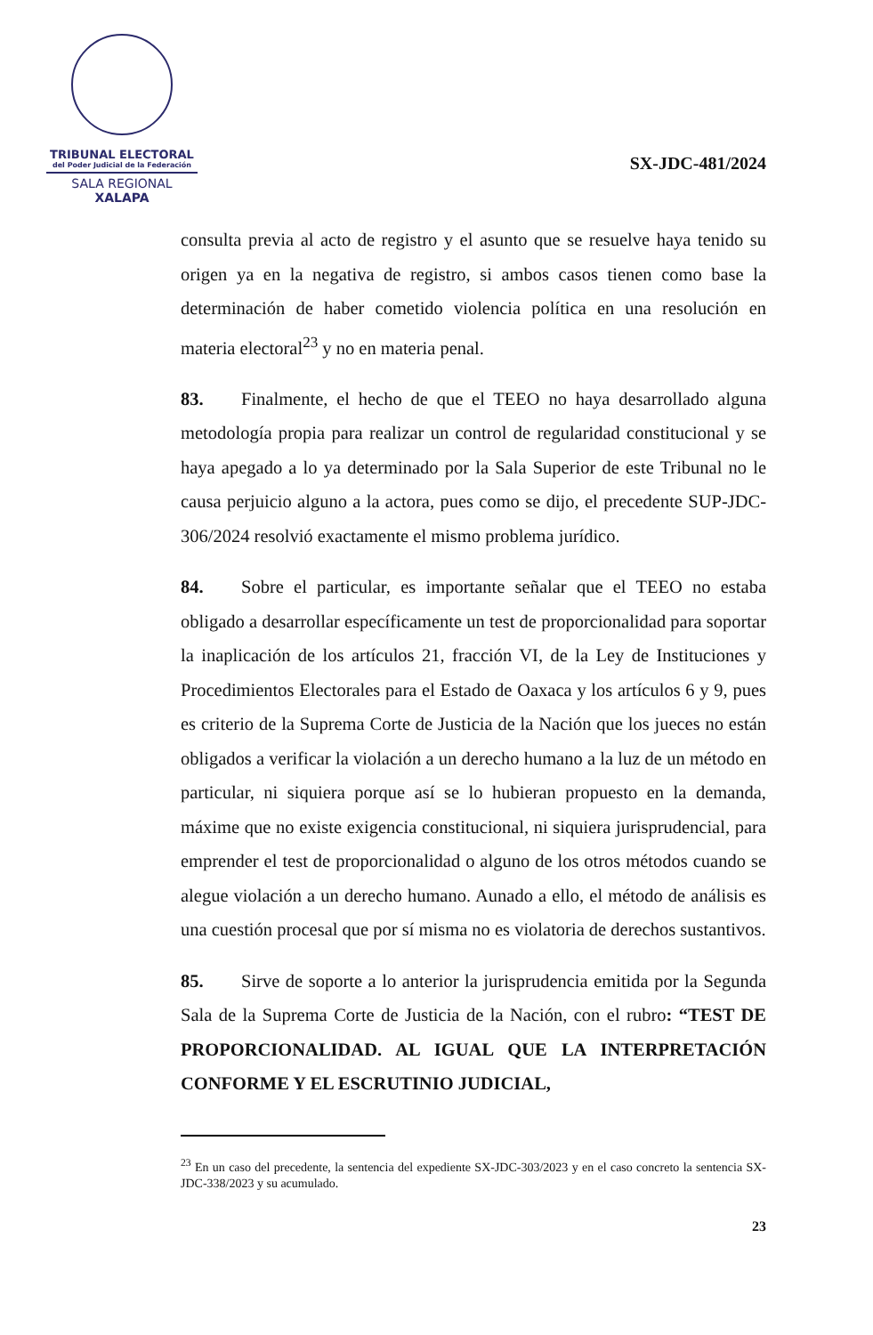TRIBUNAL ELECTORAL
del Poder Judicial de la Federación
SALA REGIONAL
XALAPA
SX-JDC-481/2024
consulta previa al acto de registro y el asunto que se resuelve haya tenido su origen ya en la negativa de registro, si ambos casos tienen como base la determinación de haber cometido violencia política en una resolución en materia electoral<sup>23</sup> y no en materia penal.
83. Finalmente, el hecho de que el TEEO no haya desarrollado alguna metodología propia para realizar un control de regularidad constitucional y se haya apegado a lo ya determinado por la Sala Superior de este Tribunal no le causa perjuicio alguno a la actora, pues como se dijo, el precedente SUP-JDC-306/2024 resolvió exactamente el mismo problema jurídico.
84. Sobre el particular, es importante señalar que el TEEO no estaba obligado a desarrollar específicamente un test de proporcionalidad para soportar la inaplicación de los artículos 21, fracción VI, de la Ley de Instituciones y Procedimientos Electorales para el Estado de Oaxaca y los artículos 6 y 9, pues es criterio de la Suprema Corte de Justicia de la Nación que los jueces no están obligados a verificar la violación a un derecho humano a la luz de un método en particular, ni siquiera porque así se lo hubieran propuesto en la demanda, máxime que no existe exigencia constitucional, ni siquiera jurisprudencial, para emprender el test de proporcionalidad o alguno de los otros métodos cuando se alegue violación a un derecho humano. Aunado a ello, el método de análisis es una cuestión procesal que por sí misma no es violatoria de derechos sustantivos.
85. Sirve de soporte a lo anterior la jurisprudencia emitida por la Segunda Sala de la Suprema Corte de Justicia de la Nación, con el rubro: “TEST DE PROPORCIONALIDAD. AL IGUAL QUE LA INTERPRETACIÓN CONFORME Y EL ESCRUTINIO JUDICIAL,
<sup>23</sup> En un caso del precedente, la sentencia del expediente SX-JDC-303/2023 y en el caso concreto la sentencia SX-JDC-338/2023 y su acumulado.
23